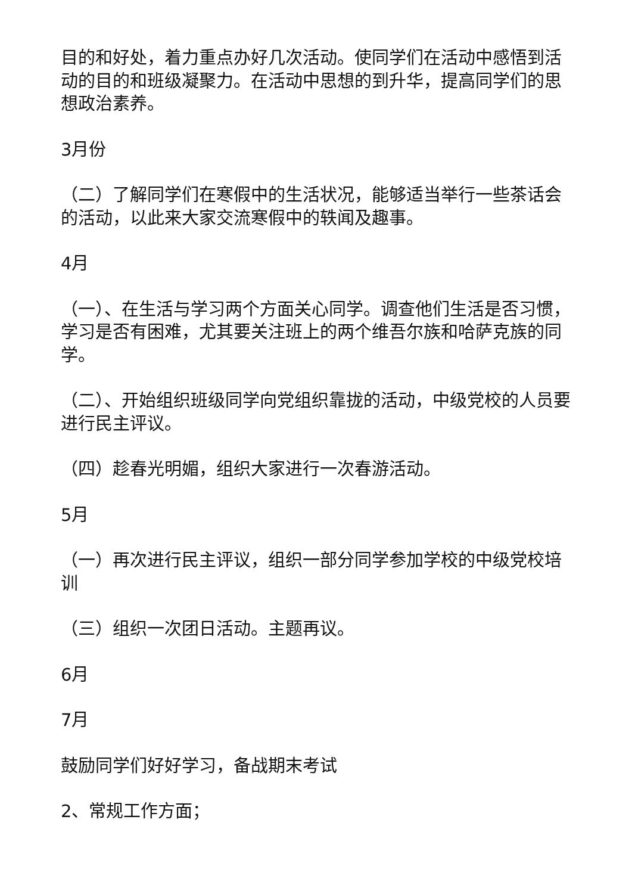目的和好处，着力重点办好几次活动。使同学们在活动中感悟到活动的目的和班级凝聚力。在活动中思想的到升华，提高同学们的思想政治素养。
3月份
（二）了解同学们在寒假中的生活状况，能够适当举行一些茶话会的活动，以此来大家交流寒假中的轶闻及趣事。
4月
（一）、在生活与学习两个方面关心同学。调查他们生活是否习惯，学习是否有困难，尤其要关注班上的两个维吾尔族和哈萨克族的同学。
（二）、开始组织班级同学向党组织靠拢的活动，中级党校的人员要进行民主评议。
（四）趁春光明媚，组织大家进行一次春游活动。
5月
（一）再次进行民主评议，组织一部分同学参加学校的中级党校培训
（三）组织一次团日活动。主题再议。
6月
7月
鼓励同学们好好学习，备战期末考试
2、常规工作方面；